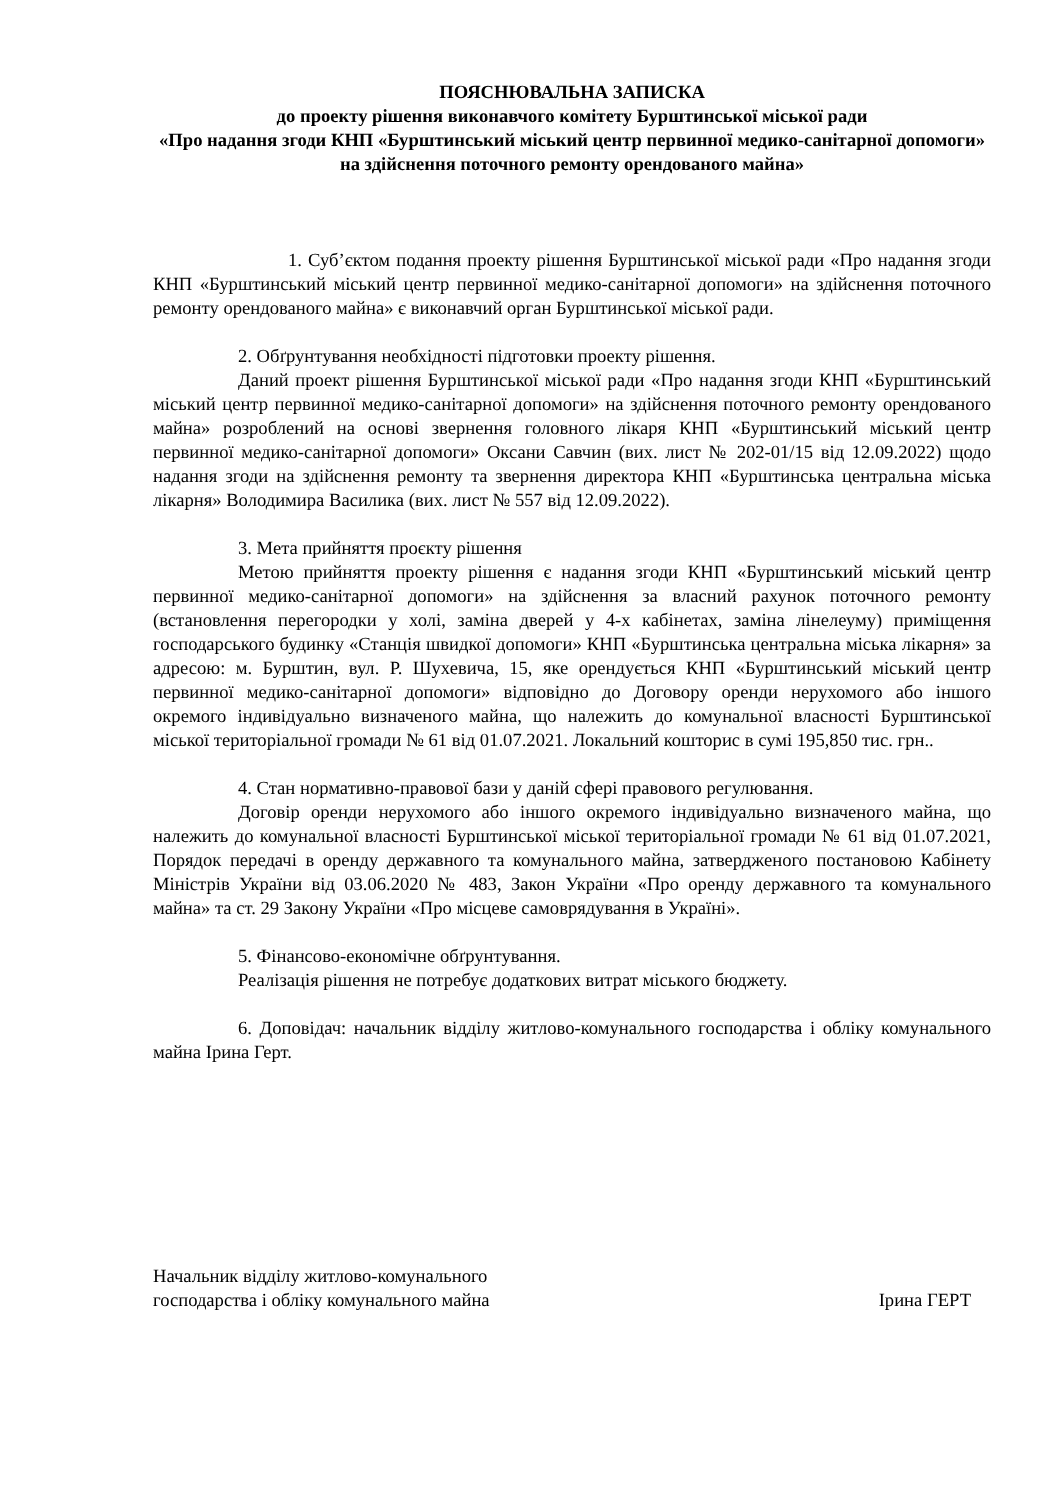ПОЯСНЮВАЛЬНА ЗАПИСКА
до проекту рішення виконавчого комітету Бурштинської міської ради
«Про надання згоди КНП «Бурштинський міський центр первинної медико-санітарної допомоги» на здійснення поточного ремонту орендованого майна»
1. Суб’єктом подання проекту рішення Бурштинської міської ради «Про надання згоди КНП «Бурштинський міський центр первинної медико-санітарної допомоги» на здійснення поточного ремонту орендованого майна» є виконавчий орган Бурштинської міської ради.
2. Обґрунтування необхідності підготовки проекту рішення.
Даний проект рішення Бурштинської міської ради «Про надання згоди КНП «Бурштинський міський центр первинної медико-санітарної допомоги» на здійснення поточного ремонту орендованого майна» розроблений на основі звернення головного лікаря КНП «Бурштинський міський центр первинної медико-санітарної допомоги» Оксани Савчин (вих. лист № 202-01/15 від 12.09.2022) щодо надання згоди на здійснення ремонту та звернення директора КНП «Бурштинська центральна міська лікарня» Володимира Василика (вих. лист № 557 від 12.09.2022).
3. Мета прийняття проєкту рішення
Метою прийняття проекту рішення є надання згоди КНП «Бурштинський міський центр первинної медико-санітарної допомоги» на здійснення за власний рахунок поточного ремонту (встановлення перегородки у холі, заміна дверей у 4-х кабінетах, заміна лінелеуму) приміщення господарського будинку «Станція швидкої допомоги» КНП «Бурштинська центральна міська лікарня» за адресою: м. Бурштин, вул. Р. Шухевича, 15, яке орендується КНП «Бурштинський міський центр первинної медико-санітарної допомоги» відповідно до Договору оренди нерухомого або іншого окремого індивідуально визначеного майна, що належить до комунальної власності Бурштинської міської територіальної громади № 61 від 01.07.2021. Локальний кошторис в сумі 195,850 тис. грн..
4. Стан нормативно-правової бази у даній сфері правового регулювання.
Договір оренди нерухомого або іншого окремого індивідуально визначеного майна, що належить до комунальної власності Бурштинської міської територіальної громади № 61 від 01.07.2021, Порядок передачі в оренду державного та комунального майна, затвердженого постановою Кабінету Міністрів України від 03.06.2020 № 483, Закон України «Про оренду державного та комунального майна» та ст. 29 Закону України «Про місцеве самоврядування в Україні».
5. Фінансово-економічне обґрунтування.
Реалізація рішення не потребує додаткових витрат міського бюджету.
6. Доповідач: начальник відділу житлово-комунального господарства і обліку комунального майна Ірина Герт.
Начальник відділу житлово-комунального
господарства і обліку комунального майна
Ірина ГЕРТ